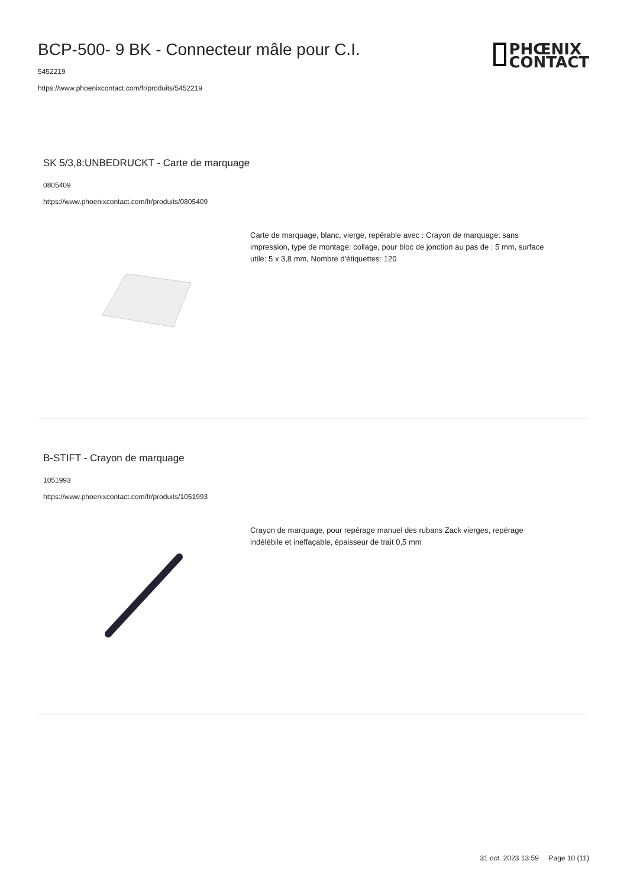BCP-500- 9 BK - Connecteur mâle pour C.I.
5452219
https://www.phoenixcontact.com/fr/produits/5452219
PHŒNIX
CONTACT
SK 5/3,8:UNBEDRUCKT - Carte de marquage
0805409
https://www.phoenixcontact.com/fr/produits/0805409
Carte de marquage, blanc, vierge, repérable avec : Crayon de marquage: sans impression, type de montage: collage, pour bloc de jonction au pas de : 5 mm, surface utile: 5 x 3,8 mm, Nombre d'étiquettes: 120
B-STIFT - Crayon de marquage
1051993
https://www.phoenixcontact.com/fr/produits/1051993
Crayon de marquage, pour repérage manuel des rubans Zack vierges, repérage indélébile et ineffaçable, épaisseur de trait 0,5 mm
31 oct. 2023 13:59 Page 10 (11)